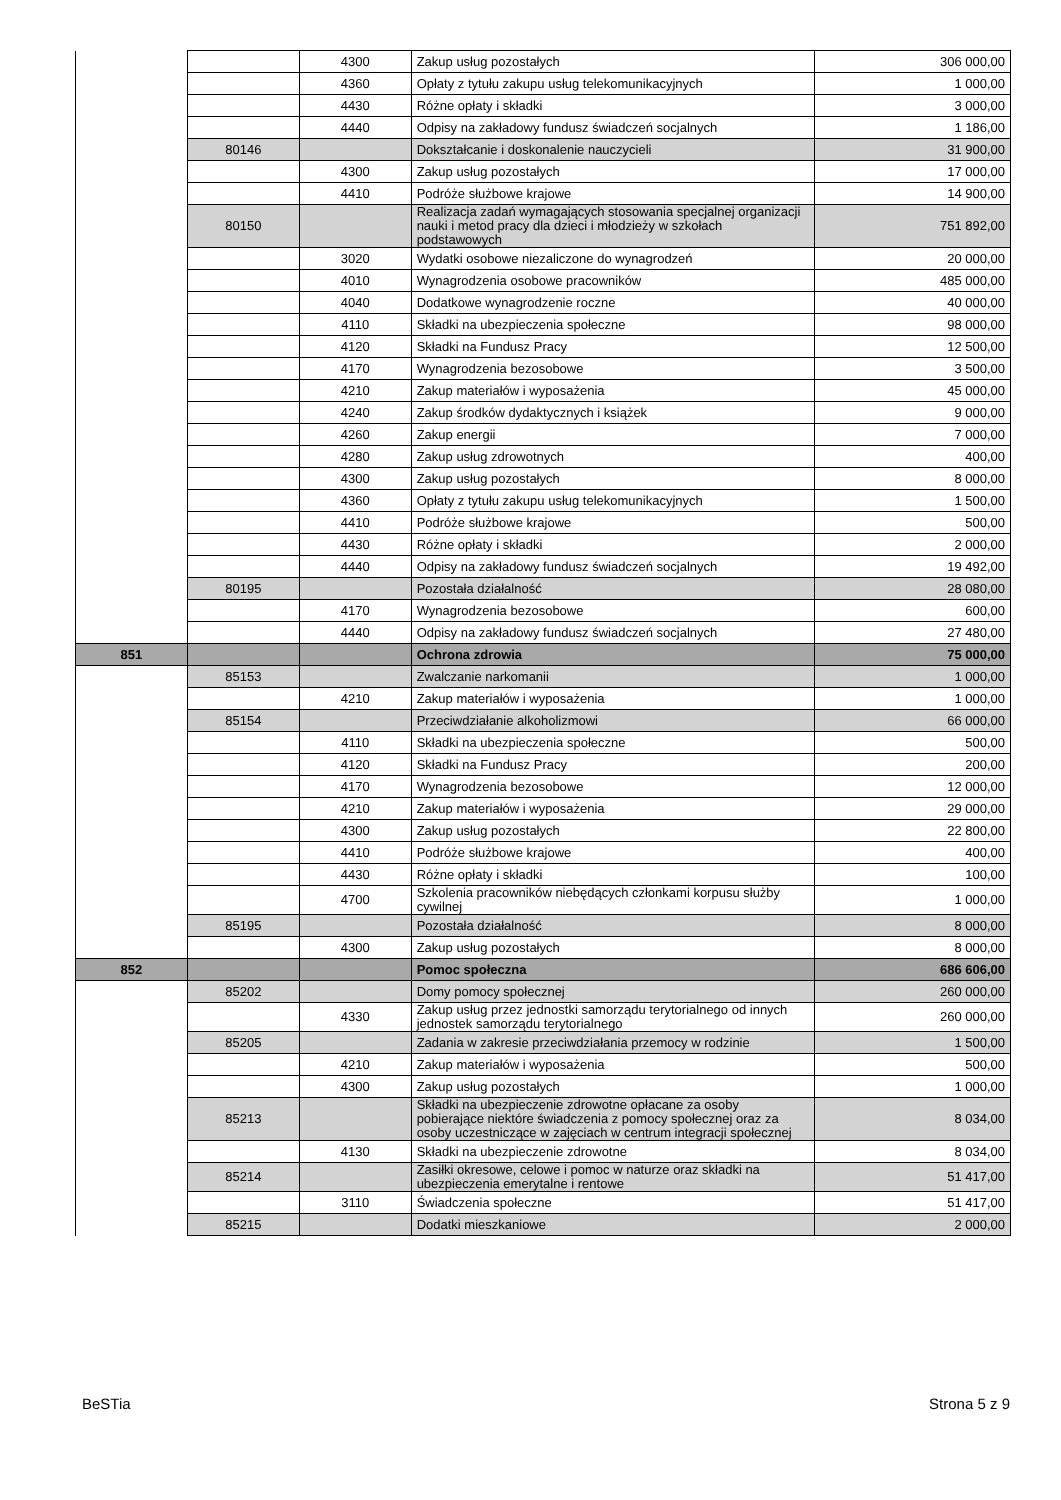| | | 4300 | Zakup usług pozostałych | 306 000,00 |
| | | 4360 | Opłaty z tytułu zakupu usług telekomunikacyjnych | 1 000,00 |
| | | 4430 | Różne opłaty i składki | 3 000,00 |
| | | 4440 | Odpisy na zakładowy fundusz świadczeń socjalnych | 1 186,00 |
| | 80146 | | Dokształcanie i doskonalenie nauczycieli | 31 900,00 |
| | | 4300 | Zakup usług pozostałych | 17 000,00 |
| | | 4410 | Podróże służbowe krajowe | 14 900,00 |
| | 80150 | | Realizacja zadań wymagających stosowania specjalnej organizacji nauki i metod pracy dla dzieci i młodzieży w szkołach podstawowych | 751 892,00 |
| | | 3020 | Wydatki osobowe niezaliczone do wynagrodzeń | 20 000,00 |
| | | 4010 | Wynagrodzenia osobowe pracowników | 485 000,00 |
| | | 4040 | Dodatkowe wynagrodzenie roczne | 40 000,00 |
| | | 4110 | Składki na ubezpieczenia społeczne | 98 000,00 |
| | | 4120 | Składki na Fundusz Pracy | 12 500,00 |
| | | 4170 | Wynagrodzenia bezosobowe | 3 500,00 |
| | | 4210 | Zakup materiałów i wyposażenia | 45 000,00 |
| | | 4240 | Zakup środków dydaktycznych i książek | 9 000,00 |
| | | 4260 | Zakup energii | 7 000,00 |
| | | 4280 | Zakup usług zdrowotnych | 400,00 |
| | | 4300 | Zakup usług pozostałych | 8 000,00 |
| | | 4360 | Opłaty z tytułu zakupu usług telekomunikacyjnych | 1 500,00 |
| | | 4410 | Podróże służbowe krajowe | 500,00 |
| | | 4430 | Różne opłaty i składki | 2 000,00 |
| | | 4440 | Odpisy na zakładowy fundusz świadczeń socjalnych | 19 492,00 |
| | 80195 | | Pozostała działalność | 28 080,00 |
| | | 4170 | Wynagrodzenia bezosobowe | 600,00 |
| | | 4440 | Odpisy na zakładowy fundusz świadczeń socjalnych | 27 480,00 |
| 851 | | | Ochrona zdrowia | 75 000,00 |
| | 85153 | | Zwalczanie narkomanii | 1 000,00 |
| | | 4210 | Zakup materiałów i wyposażenia | 1 000,00 |
| | 85154 | | Przeciwdziałanie alkoholizmowi | 66 000,00 |
| | | 4110 | Składki na ubezpieczenia społeczne | 500,00 |
| | | 4120 | Składki na Fundusz Pracy | 200,00 |
| | | 4170 | Wynagrodzenia bezosobowe | 12 000,00 |
| | | 4210 | Zakup materiałów i wyposażenia | 29 000,00 |
| | | 4300 | Zakup usług pozostałych | 22 800,00 |
| | | 4410 | Podróże służbowe krajowe | 400,00 |
| | | 4430 | Różne opłaty i składki | 100,00 |
| | | 4700 | Szkolenia pracowników niebędących członkami korpusu służby cywilnej | 1 000,00 |
| | 85195 | | Pozostała działalność | 8 000,00 |
| | | 4300 | Zakup usług pozostałych | 8 000,00 |
| 852 | | | Pomoc społeczna | 686 606,00 |
| | 85202 | | Domy pomocy społecznej | 260 000,00 |
| | | 4330 | Zakup usług przez jednostki samorządu terytorialnego od innych jednostek samorządu terytorialnego | 260 000,00 |
| | 85205 | | Zadania w zakresie przeciwdziałania przemocy w rodzinie | 1 500,00 |
| | | 4210 | Zakup materiałów i wyposażenia | 500,00 |
| | | 4300 | Zakup usług pozostałych | 1 000,00 |
| | 85213 | | Składki na ubezpieczenie zdrowotne opłacane za osoby pobierające niektóre świadczenia z pomocy społecznej oraz za osoby uczestniczące w zajęciach w centrum integracji społecznej | 8 034,00 |
| | | 4130 | Składki na ubezpieczenie zdrowotne | 8 034,00 |
| | 85214 | | Zasiłki okresowe, celowe i pomoc w naturze oraz składki na ubezpieczenia emerytalne i rentowe | 51 417,00 |
| | | 3110 | Świadczenia społeczne | 51 417,00 |
| | 85215 | | Dodatki mieszkaniowe | 2 000,00 |
BeSTia Strona 5 z 9